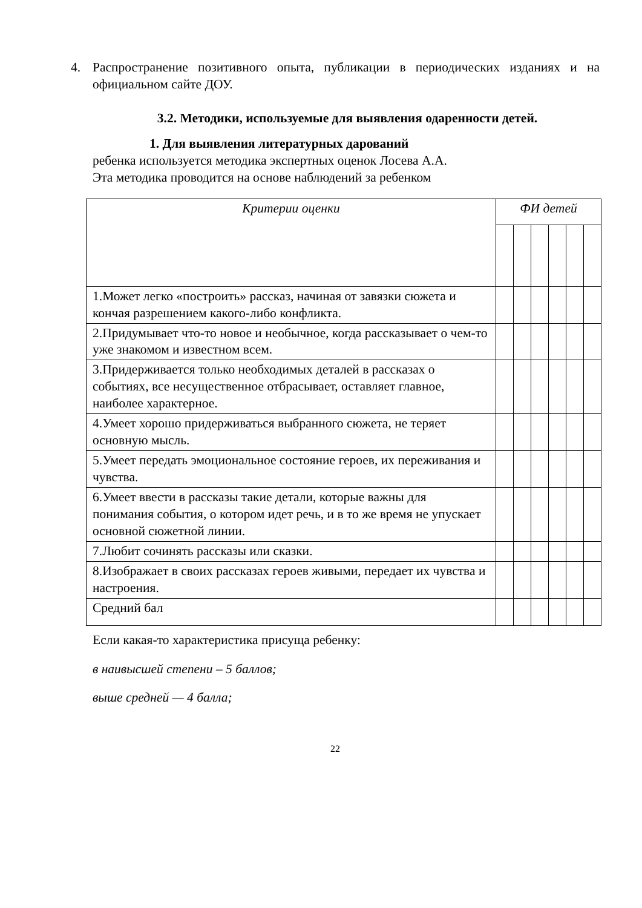4. Распространение позитивного опыта, публикации в периодических изданиях и на официальном сайте ДОУ.
3.2. Методики, используемые для выявления одаренности детей.
1. Для выявления литературных дарований
ребенка используется методика экспертных оценок Лосева А.А.
Эта методика проводится на основе наблюдений за ребенком
| Критерии оценки | ФИ детей | | | | | |
| --- | --- | --- | --- | --- | --- | --- |
| 1.Может легко «построить» рассказ, начиная от завязки сюжета и кончая разрешением какого-либо конфликта. | | | | | | |
| 2.Придумывает что-то новое и необычное, когда рассказывает о чем-то уже знакомом и известном всем. | | | | | | |
| 3.Придерживается только необходимых деталей в рассказах о событиях, все несущественное отбрасывает, оставляет главное, наиболее характерное. | | | | | | |
| 4.Умеет хорошо придерживаться выбранного сюжета, не теряет основную мысль. | | | | | | |
| 5.Умеет передать эмоциональное состояние героев, их переживания и чувства. | | | | | | |
| 6.Умеет ввести в рассказы такие детали, которые важны для понимания события, о котором идет речь, и в то же время не упускает основной сюжетной линии. | | | | | | |
| 7.Любит сочинять рассказы или сказки. | | | | | | |
| 8.Изображает в своих рассказах героев живыми, передает их чувства и настроения. | | | | | | |
| Средний бал | | | | | | |
Если какая-то характеристика присуща ребенку:
в наивысшей степени – 5 баллов;
выше средней — 4 балла;
22